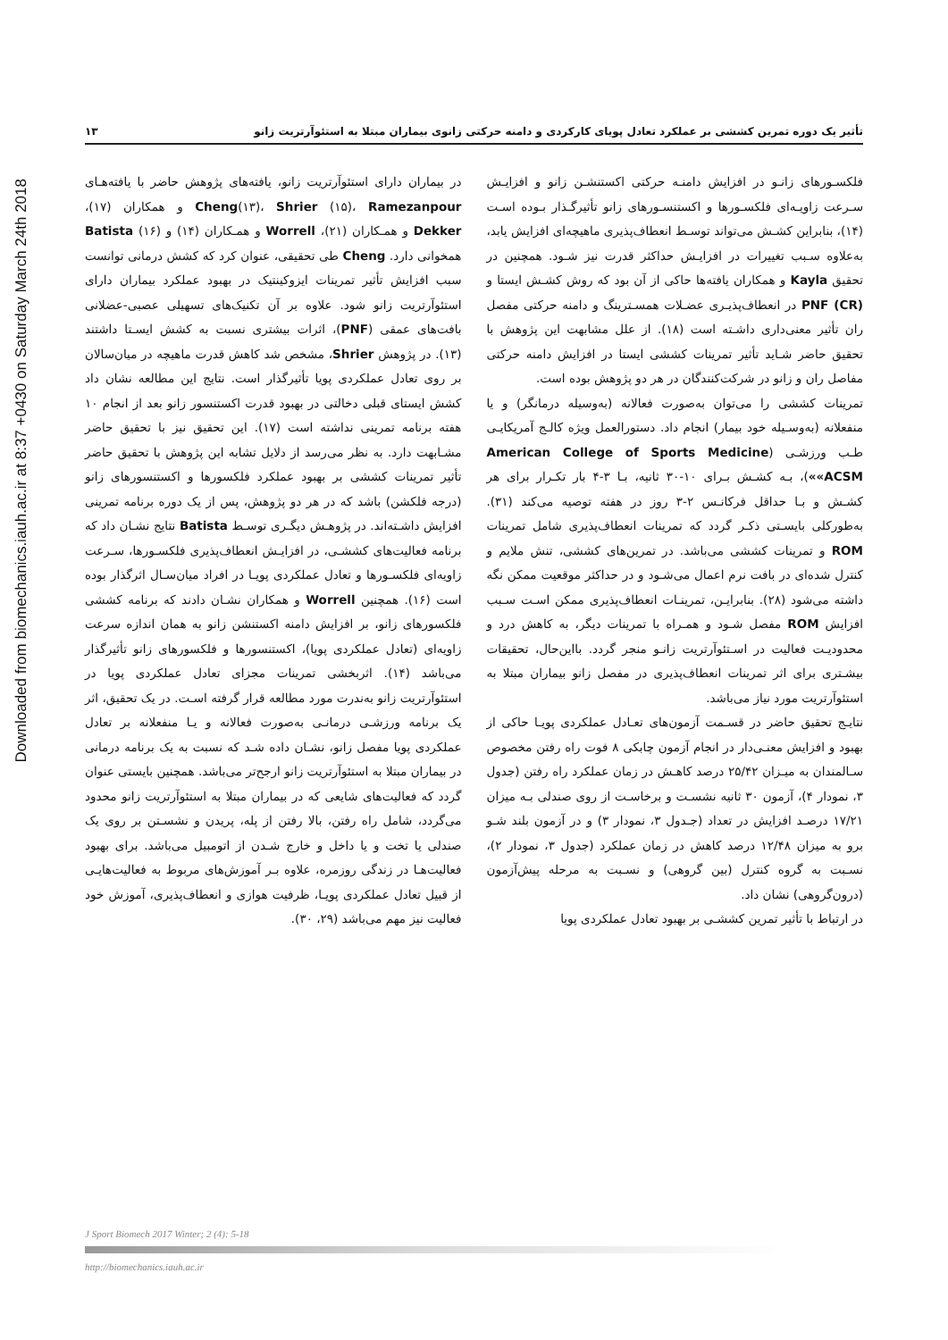Downloaded from biomechanics.iauh.ac.ir at 8:37 +0430 on Saturday March 24th 2018
تأثیر یک دوره تمرین کششی بر عملکرد تعادل پویای کارکردی و دامنه حرکتی زانوی بیماران مبتلا به استئوآرتریت زانو ۱۳
فلکسـورهای زانـو در افزایش دامنـه حرکتی اکستنشـن زانو و افزایـش سـرعت زاویـه‌ای فلکسـورها و اکستنسـورهای زانو تأثیرگـذار بـوده اسـت (۱۴)، بنابراین کشـش می‌تواند توسـط انعطاف‌پذیری ماهیچه‌ای افزایش یابد، به‌علاوه سـبب تغییرات در افزایـش حداکثر قدرت نیز شـود. همچنین در تحقیق Kayla و همکاران یافته‌ها حاکی از آن بود که روش کشـش ایستا و PNF (CR) در انعطاف‌پذیـری عضـلات همسـترینگ و دامنه حرکتی مفصل ران تأثیر معنی‌داری داشـته است (۱۸). از علل مشابهت این پژوهش با تحقیق حاضر شـاید تأثیر تمرینات کششی ایستا در افزایش دامنه حرکتی مفاصل ران و زانو در شرکت‌کنندگان در هر دو پژوهش بوده است.
تمرینات کششی را می‌توان به‌صورت فعالانه (به‌وسیله درمانگر) و یا منفعلانه (به‌وسـیله خود بیمار) انجام داد. دستورالعمل ویژه کالـج آمریکایـی طـب ورزشـی (American College of Sports Medicine «ACSM»)، بـه کشـش بـرای ۱۰-۳۰ ثانیه، بـا ۳-۴ بار تکـرار برای هر کشـش و بـا حداقل فرکانـس ۲-۳ روز در هفته توصیه می‌کند (۳۱). به‌طورکلی بایسـتی ذکـر گردد که تمرینات انعطاف‌پذیری شامل تمرینات ROM و تمرینات کششی می‌باشد. در تمرین‌های کششی، تنش ملایم و کنترل شده‌ای در بافت نرم اعمال می‌شـود و در حداکثر موقعیت ممکن نگه داشته می‌شود (۲۸). بنابرایـن، تمرینـات انعطاف‌پذیری ممکن اسـت سـبب افزایش ROM مفصل شـود و همـراه با تمرینات دیگر، به کاهش درد و محدودیـت فعالیت در اسـتئوآرتریت زانـو منجر گردد. بااین‌حال، تحقیقات بیشـتری برای اثر تمرینات انعطاف‌پذیری در مفصل زانو بیماران مبتلا به استئوآرتریت مورد نیاز می‌باشد.
نتایـج تحقیق حاضر در قسـمت آزمون‌های تعـادل عملکردی پویـا حاکی از بهبود و افزایش معنـی‌دار در انجام آزمون چابکی ۸ فوت راه رفتن مخصوص سـالمندان به میـزان ۲۵/۴۲ درصد کاهـش در زمان عملکرد راه رفتن (جدول ۳، نمودار ۴)، آزمون ۳۰ ثانیه نشسـت و برخاسـت از روی صندلی بـه میزان ۱۷/۲۱ درصـد افزایش در تعداد (جـدول ۳، نمودار ۳) و در آزمون بلند شـو برو به میزان ۱۲/۴۸ درصد کاهش در زمان عملکرد (جدول ۳، نمودار ۲)، نسـبت به گروه کنترل (بین گروهی) و نسـبت به مرحله پیش‌آزمون (درون‌گروهی) نشان داد.
در ارتباط با تأثیر تمرین کششـی بر بهبود تعادل عملکردی پویا
در بیماران دارای استئوآرتریت زانو، یافته‌های پژوهش حاضر با یافته‌هـای Cheng(۱۳)، Shrier (۱۵)، Ramezanpour و همکاران (۱۷)، Dekker و همـکاران (۲۱)، Worrell و همـکاران (۱۴) و Batista (۱۶) همخوانی دارد. Cheng طی تحقیقی، عنوان کرد که کشش درمانی توانست سبب افزایش تأثیر تمرینات ایزوکینتیک در بهبود عملکرد بیماران دارای استئوآرتریت زانو شود. علاوه بر آن تکنیک‌های تسهیلی عصبی-عضلانی بافت‌های عمقی (PNF)، اثرات بیشتری نسبت به کشش ایسـتا داشتند (۱۳). در پژوهش Shrier، مشخص شد کاهش قدرت ماهیچه در میان‌سالان بر روی تعادل عملکردی پویا تأثیرگذار است. نتایج این مطالعه نشان داد کشش ایستای قبلی دخالتی در بهبود قدرت اکستنسور زانو بعد از انجام ۱۰ هفته برنامه تمرینی نداشته است (۱۷). این تحقیق نیز با تحقیق حاضر مشـابهت دارد. به نظر می‌رسد از دلایل تشابه این پژوهش با تحقیق حاضر تأثیر تمرینات کششی بر بهبود عملکرد فلکسورها و اکستنسورهای زانو (درجه فلکشن) باشد که در هر دو پژوهش، پس از یک دوره برنامه تمرینی افزایش داشـته‌اند. در پژوهـش دیگـری توسـط Batista نتایج نشـان داد که برنامه فعالیت‌های کششـی، در افزایـش انعطاف‌پذیری فلکسـورها، سـرعت زاویه‌ای فلکسـورها و تعادل عملکردی پویـا در افراد میان‌سـال اثرگذار بوده است (۱۶). همچنین Worrell و همکاران نشـان دادند که برنامه کششی فلکسورهای زانو، بر افزایش دامنه اکستنشن زانو به همان اندازه سرعت زاویه‌ای (تعادل عملکردی پویا)، اکستنسورها و فلکسورهای زانو تأثیرگذار می‌باشد (۱۴). اثربخشی تمرینات مجزای تعادل عملکردی پویا در استئوآرتریت زانو به‌ندرت مورد مطالعه قرار گرفته اسـت. در یک تحقیق، اثر یک برنامه ورزشـی درمانـی به‌صورت فعالانه و یـا منفعلانه بر تعادل عملکردی پویا مفصل زانو، نشـان داده شـد که نسبت به یک برنامه درمانی در بیماران مبتلا به استئوآرتریت زانو ارجح‌تر می‌باشد. همچنین بایستی عنوان گردد که فعالیت‌های شایعی که در بیماران مبتلا به استئوآرتریت زانو محدود می‌گردد، شامل راه رفتن، بالا رفتن از پله، پریدن و نشسـتن بر روی یک صندلی یا تخت و یا داخل و خارج شـدن از اتومبیل می‌باشد. برای بهبود فعالیت‌هـا در زندگی روزمره، علاوه بـر آموزش‌های مربوط به فعالیت‌هایـی از قبیل تعادل عملکردی پویـا، ظرفیت هوازی و انعطاف‌پذیری، آموزش خود فعالیت نیز مهم می‌باشد (۲۹، ۳۰).
J Sport Biomech 2017 Winter; 2 (4): 5-18
http://biomechanics.iauh.ac.ir